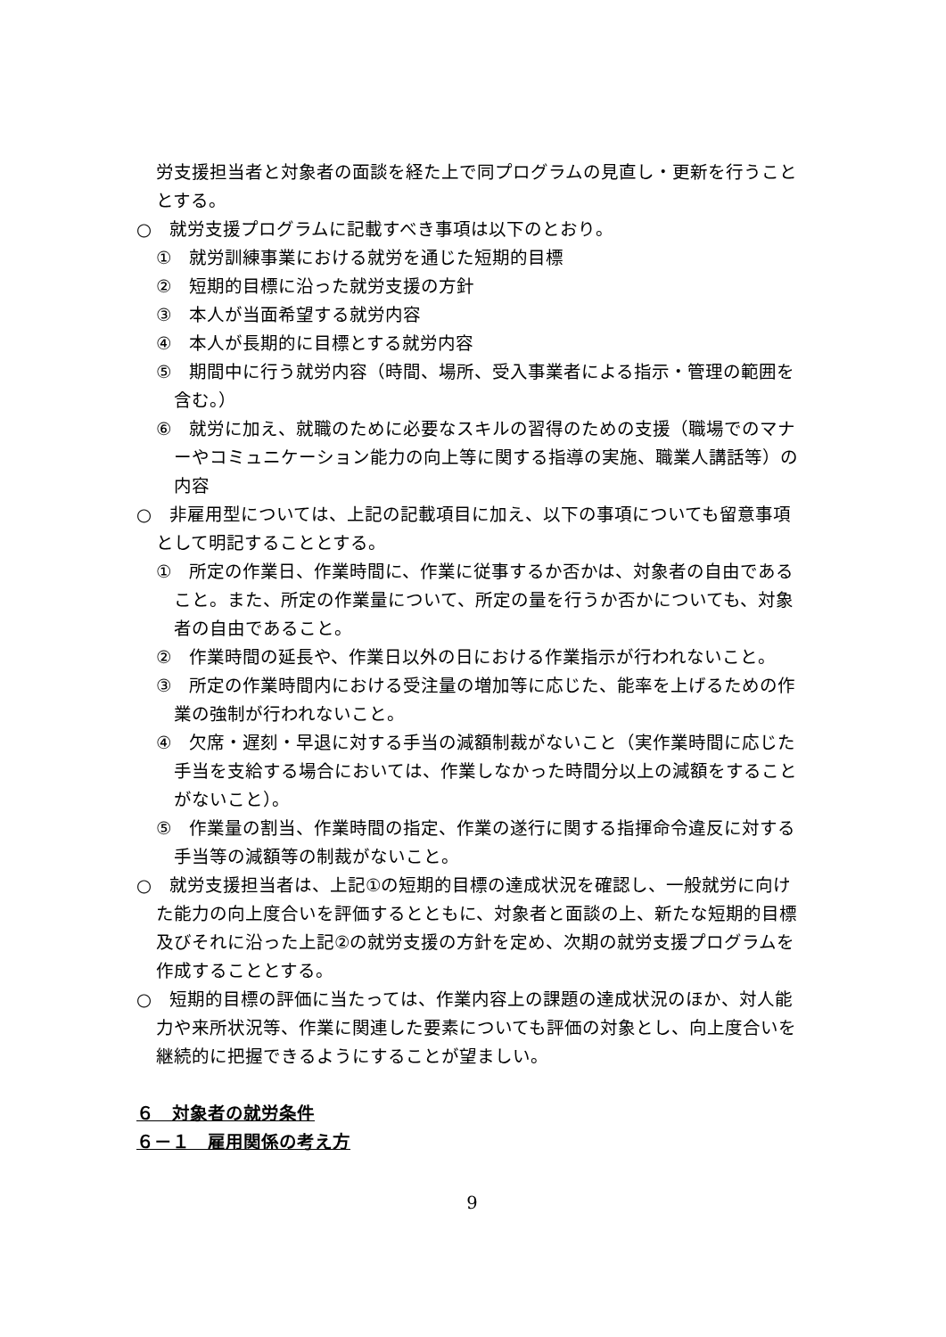労支援担当者と対象者の面談を経た上で同プログラムの見直し・更新を行うこととする。
○　就労支援プログラムに記載すべき事項は以下のとおり。
①　就労訓練事業における就労を通じた短期的目標
②　短期的目標に沿った就労支援の方針
③　本人が当面希望する就労内容
④　本人が長期的に目標とする就労内容
⑤　期間中に行う就労内容（時間、場所、受入事業者による指示・管理の範囲を含む。）
⑥　就労に加え、就職のために必要なスキルの習得のための支援（職場でのマナーやコミュニケーション能力の向上等に関する指導の実施、職業人講話等）の内容
○　非雇用型については、上記の記載項目に加え、以下の事項についても留意事項として明記することとする。
①　所定の作業日、作業時間に、作業に従事するか否かは、対象者の自由であること。また、所定の作業量について、所定の量を行うか否かについても、対象者の自由であること。
②　作業時間の延長や、作業日以外の日における作業指示が行われないこと。
③　所定の作業時間内における受注量の増加等に応じた、能率を上げるための作業の強制が行われないこと。
④　欠席・遅刻・早退に対する手当の減額制裁がないこと（実作業時間に応じた手当を支給する場合においては、作業しなかった時間分以上の減額をすることがないこと）。
⑤　作業量の割当、作業時間の指定、作業の遂行に関する指揮命令違反に対する手当等の減額等の制裁がないこと。
○　就労支援担当者は、上記①の短期的目標の達成状況を確認し、一般就労に向けた能力の向上度合いを評価するとともに、対象者と面談の上、新たな短期的目標及びそれに沿った上記②の就労支援の方針を定め、次期の就労支援プログラムを作成することとする。
○　短期的目標の評価に当たっては、作業内容上の課題の達成状況のほか、対人能力や来所状況等、作業に関連した要素についても評価の対象とし、向上度合いを継続的に把握できるようにすることが望ましい。
６　対象者の就労条件
６－１　雇用関係の考え方
9